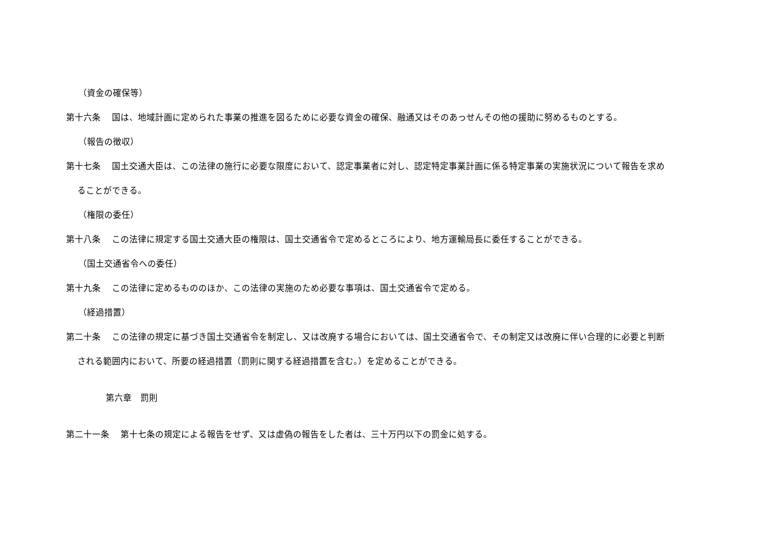（資金の確保等）
第十六条　 国は、地域計画に定められた事業の推進を図るために必要な資金の確保、融通又はそのあっせんその他の援助に努めるものとする。
（報告の徴収）
第十七条　 国土交通大臣は、この法律の施行に必要な限度において、認定事業者に対し、認定特定事業計画に係る特定事業の実施状況について報告を求めることができる。
（権限の委任）
第十八条　 この法律に規定する国土交通大臣の権限は、国土交通省令で定めるところにより、地方運輸局長に委任することができる。
（国土交通省令への委任）
第十九条　 この法律に定めるもののほか、この法律の実施のため必要な事項は、国土交通省令で定める。
（経過措置）
第二十条　 この法律の規定に基づき国土交通省令を制定し、又は改廃する場合においては、国土交通省令で、その制定又は改廃に伴い合理的に必要と判断される範囲内において、所要の経過措置（罰則に関する経過措置を含む。）を定めることができる。
第六章　罰則
第二十一条　 第十七条の規定による報告をせず、又は虚偽の報告をした者は、三十万円以下の罰金に処する。